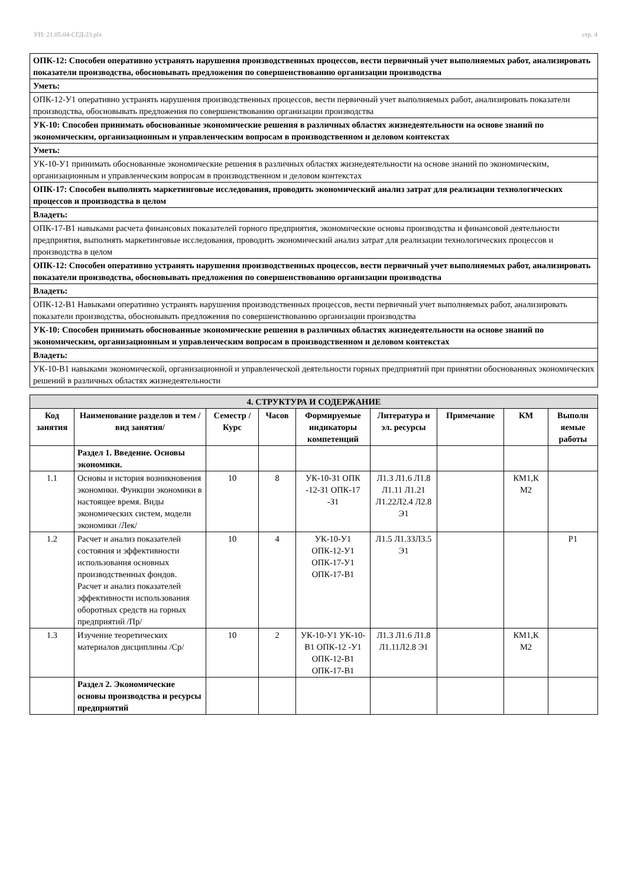УП: 21.05.04-СГД-23.plx стр. 4
| ОПК-12: Способен оперативно устранять нарушения производственных процессов, вести первичный учет выполняемых работ, анализировать показатели производства, обосновывать предложения по совершенствованию организации производства |
| Уметь: |
| ОПК-12-У1 оперативно устранять нарушения производственных процессов, вести первичный учет выполняемых работ, анализировать показатели производства, обосновывать предложения по совершенствованию организации производства |
| УК-10: Способен принимать обоснованные экономические решения в различных областях жизнедеятельности на основе знаний по экономическим, организационным и управленческим вопросам в производственном и деловом контекстах |
| Уметь: |
| УК-10-У1 принимать обоснованные экономические решения в различных областях жизнедеятельности на основе знаний по экономическим, организационным и управленческим вопросам в производственном и деловом контекстах |
| ОПК-17: Способен выполнять маркетинговые исследования, проводить экономический анализ затрат для реализации технологических процессов и производства в целом |
| Владеть: |
| ОПК-17-В1 навыками расчета финансовых показателей горного предприятия, экономические основы производства и финансовой деятельности предприятия, выполнять маркетинговые исследования, проводить экономический анализ затрат для реализации технологических процессов и производства в целом |
| ОПК-12: Способен оперативно устранять нарушения производственных процессов, вести первичный учет выполняемых работ, анализировать показатели производства, обосновывать предложения по совершенствованию организации производства |
| Владеть: |
| ОПК-12-В1 Навыками оперативно устранять нарушения производственных процессов, вести первичный учет выполняемых работ, анализировать показатели производства, обосновывать предложения по совершенствованию организации производства |
| УК-10: Способен принимать обоснованные экономические решения в различных областях жизнедеятельности на основе знаний по экономическим, организационным и управленческим вопросам в производственном и деловом контекстах |
| Владеть: |
| УК-10-В1 навыками экономической, организационной и управленческой деятельности горных предприятий при принятии обоснованных экономических решений в различных областях жизнедеятельности |
| 4. СТРУКТУРА И СОДЕРЖАНИЕ | | | | | | | | |
| --- | --- | --- | --- | --- | --- | --- | --- | --- |
| Код занятия | Наименование разделов и тем /вид занятия/ | Семестр / Курс | Часов | Формируемые индикаторы компетенций | Литература и эл. ресурсы | Примечание | КМ | Выполн яемые работы |
| | Раздел 1. Введение. Основы экономики. | | | | | | | |
| 1.1 | Основы и история возникновения экономики. Функции экономики в настоящее время. Виды экономических систем, модели экономики /Лек/ | 10 | 8 | УК-10-З1 ОПК -12-З1 ОПК-17 -З1 | Л1.3 Л1.6 Л1.8 Л1.11 Л1.21 Л1.22Л2.4 Л2.8 Э1 | | КМ1,К М2 | |
| 1.2 | Расчет и анализ показателей состояния и эффективности использования основных производственных фондов. Расчет и анализ показателей эффективности использования оборотных средств на горных предприятий /Пр/ | 10 | 4 | УК-10-У1 ОПК-12-У1 ОПК-17-У1 ОПК-17-В1 | Л1.5 Л1.33Л3.5 Э1 | | | Р1 |
| 1.3 | Изучение теоретических материалов дисциплины /Ср/ | 10 | 2 | УК-10-У1 УК-10-В1 ОПК-12 -У1 ОПК-12-В1 ОПК-17-В1 | Л1.3 Л1.6 Л1.8 Л1.11Л2.8 Э1 | | КМ1,К М2 | |
| | Раздел 2. Экономические основы производства и ресурсы предприятий | | | | | | | |